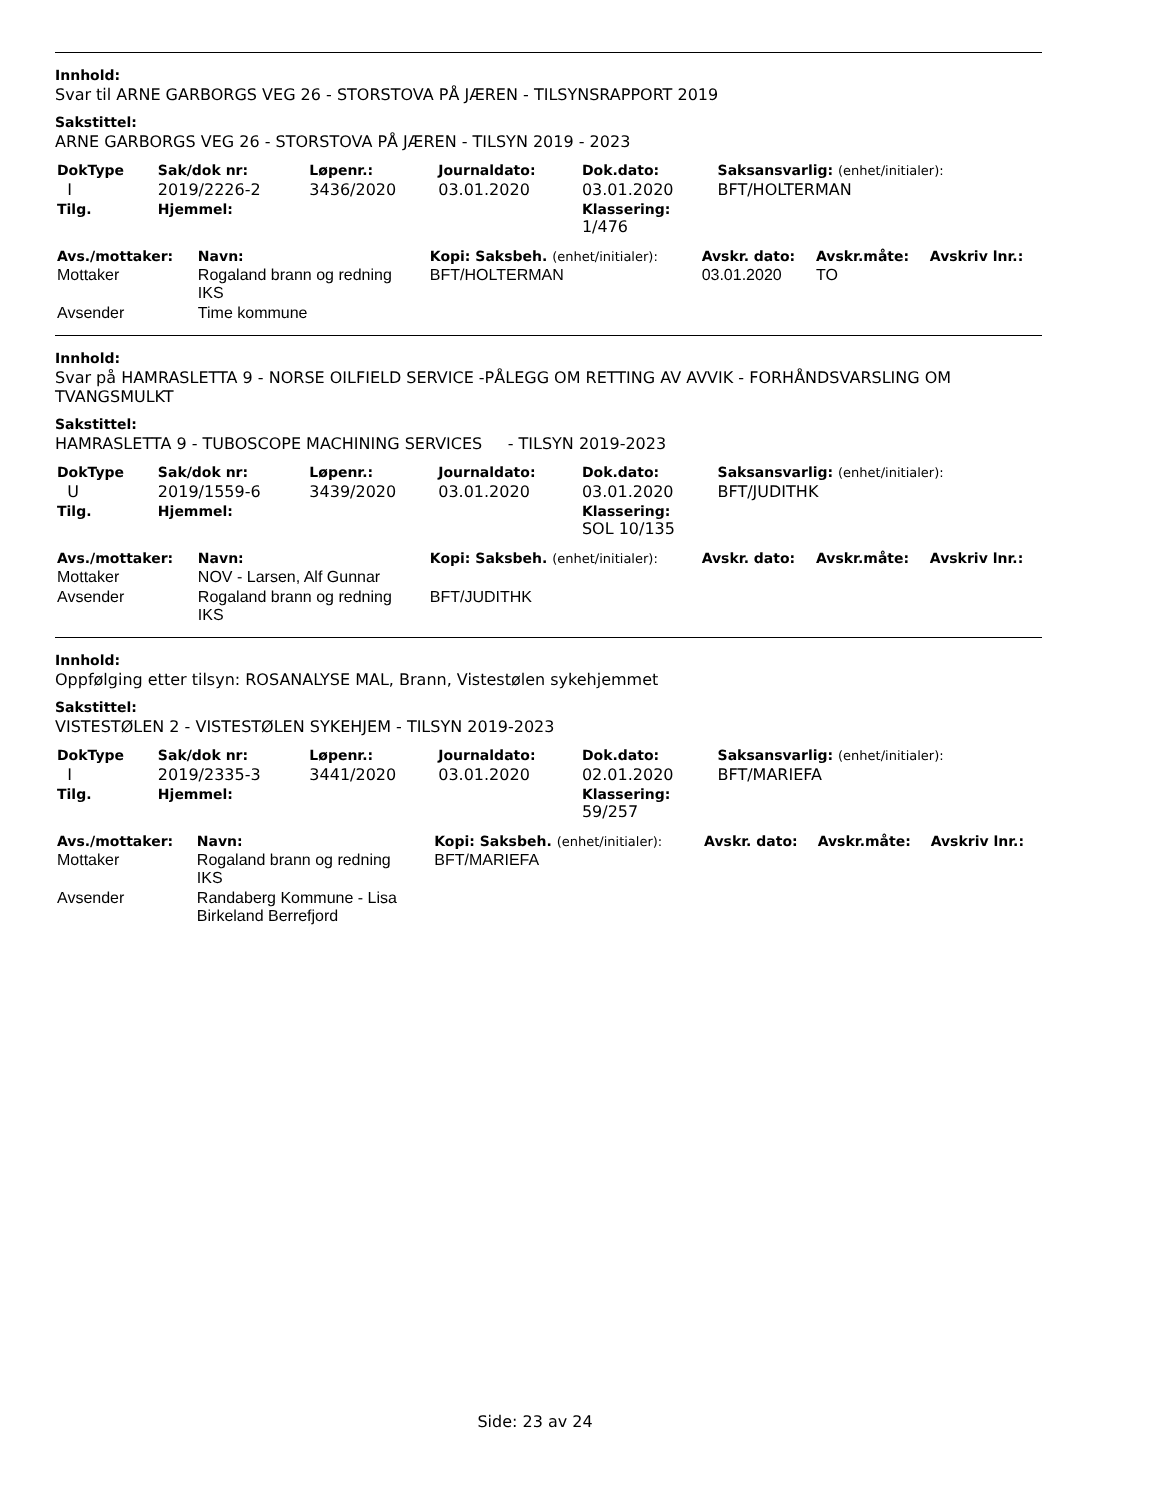Innhold:
Svar til ARNE GARBORGS VEG 26 - STORSTOVA PÅ JÆREN - TILSYNSRAPPORT 2019
Sakstittel:
ARNE GARBORGS VEG 26 - STORSTOVA PÅ JÆREN - TILSYN 2019 - 2023
| DokType | Sak/dok nr: | Løpenr.: | Journaldato: | Dok.dato: | Saksansvarlig: (enhet/initialer): |
| --- | --- | --- | --- | --- | --- |
| I | 2019/2226-2 | 3436/2020 | 03.01.2020 | 03.01.2020 | BFT/HOLTERMAN |
| Tilg. | Hjemmel: | | | Klassering: 1/476 | |
| Avs./mottaker: | Navn: | Kopi: Saksbeh. (enhet/initialer): | Avskr. dato: | Avskr.måte: | Avskriv lnr.: |
| --- | --- | --- | --- | --- | --- |
| Mottaker | Rogaland brann og redning IKS | BFT/HOLTERMAN | 03.01.2020 | TO | |
| Avsender | Time kommune | | | | |
Innhold:
Svar på HAMRASLETTA 9 - NORSE OILFIELD SERVICE -PÅLEGG OM RETTING AV AVVIK - FORHÅNDSVARSLING OM TVANGSMULKT
Sakstittel:
HAMRASLETTA 9 - TUBOSCOPE MACHINING SERVICES - TILSYN 2019-2023
| DokType | Sak/dok nr: | Løpenr.: | Journaldato: | Dok.dato: | Saksansvarlig: (enhet/initialer): |
| --- | --- | --- | --- | --- | --- |
| U | 2019/1559-6 | 3439/2020 | 03.01.2020 | 03.01.2020 | BFT/JUDITHK |
| Tilg. | Hjemmel: | | | Klassering: SOL 10/135 | |
| Avs./mottaker: | Navn: | Kopi: Saksbeh. (enhet/initialer): | Avskr. dato: | Avskr.måte: | Avskriv lnr.: |
| --- | --- | --- | --- | --- | --- |
| Mottaker | NOV - Larsen, Alf Gunnar | | | | |
| Avsender | Rogaland brann og redning IKS | BFT/JUDITHK | | | |
Innhold:
Oppfølging etter tilsyn: ROSANALYSE MAL, Brann, Vistestølen sykehjemmet
Sakstittel:
VISTESTØLEN 2 - VISTESTØLEN SYKEHJEM - TILSYN 2019-2023
| DokType | Sak/dok nr: | Løpenr.: | Journaldato: | Dok.dato: | Saksansvarlig: (enhet/initialer): |
| --- | --- | --- | --- | --- | --- |
| I | 2019/2335-3 | 3441/2020 | 03.01.2020 | 02.01.2020 | BFT/MARIEFA |
| Tilg. | Hjemmel: | | | Klassering: 59/257 | |
| Avs./mottaker: | Navn: | Kopi: Saksbeh. (enhet/initialer): | Avskr. dato: | Avskr.måte: | Avskriv lnr.: |
| --- | --- | --- | --- | --- | --- |
| Mottaker | Rogaland brann og redning IKS | BFT/MARIEFA | | | |
| Avsender | Randaberg Kommune - Lisa Birkeland Berrefjord | | | | |
Side: 23 av 24